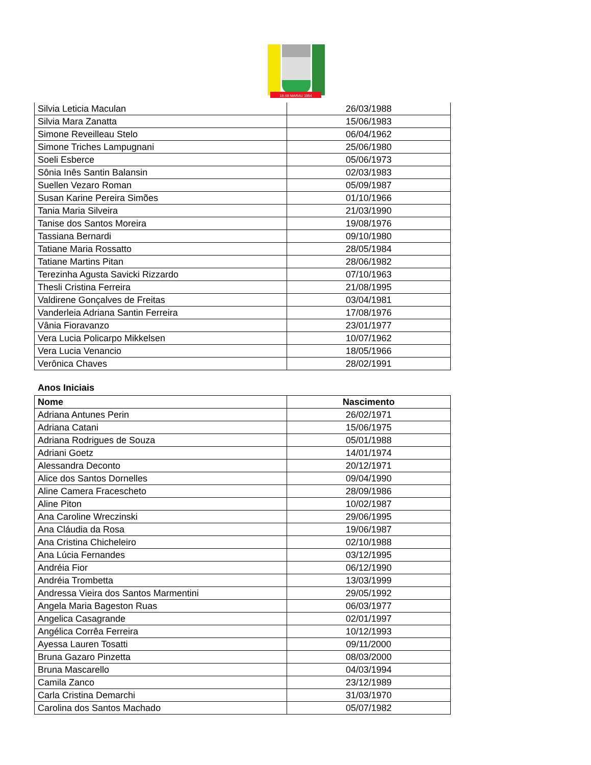18-XII MARAU 1954
| Silvia Leticia Maculan | 26/03/1988 |
| Silvia Mara Zanatta | 15/06/1983 |
| Simone Reveilleau Stelo | 06/04/1962 |
| Simone Triches Lampugnani | 25/06/1980 |
| Soeli Esberce | 05/06/1973 |
| Sônia Inês Santin Balansin | 02/03/1983 |
| Suellen Vezaro Roman | 05/09/1987 |
| Susan Karine Pereira Simões | 01/10/1966 |
| Tania Maria Silveira | 21/03/1990 |
| Tanise dos Santos Moreira | 19/08/1976 |
| Tassiana Bernardi | 09/10/1980 |
| Tatiane Maria Rossatto | 28/05/1984 |
| Tatiane Martins Pitan | 28/06/1982 |
| Terezinha Agusta Savicki Rizzardo | 07/10/1963 |
| Thesli Cristina Ferreira | 21/08/1995 |
| Valdirene Gonçalves de Freitas | 03/04/1981 |
| Vanderleia Adriana Santin Ferreira | 17/08/1976 |
| Vânia Fioravanzo | 23/01/1977 |
| Vera Lucia Policarpo Mikkelsen | 10/07/1962 |
| Vera Lucia Venancio | 18/05/1966 |
| Verônica Chaves | 28/02/1991 |
Anos Iniciais
| Nome | Nascimento |
| --- | --- |
| Adriana Antunes Perin | 26/02/1971 |
| Adriana Catani | 15/06/1975 |
| Adriana Rodrigues de Souza | 05/01/1988 |
| Adriani Goetz | 14/01/1974 |
| Alessandra Deconto | 20/12/1971 |
| Alice dos Santos Dornelles | 09/04/1990 |
| Aline Camera Fracescheto | 28/09/1986 |
| Aline Piton | 10/02/1987 |
| Ana Caroline Wreczinski | 29/06/1995 |
| Ana Cláudia da Rosa | 19/06/1987 |
| Ana Cristina Chicheleiro | 02/10/1988 |
| Ana Lúcia Fernandes | 03/12/1995 |
| Andréia Fior | 06/12/1990 |
| Andréia Trombetta | 13/03/1999 |
| Andressa Vieira dos Santos Marmentini | 29/05/1992 |
| Angela Maria Bageston Ruas | 06/03/1977 |
| Angelica Casagrande | 02/01/1997 |
| Angélica Corrêa Ferreira | 10/12/1993 |
| Ayessa Lauren Tosatti | 09/11/2000 |
| Bruna Gazaro Pinzetta | 08/03/2000 |
| Bruna Mascarello | 04/03/1994 |
| Camila Zanco | 23/12/1989 |
| Carla Cristina Demarchi | 31/03/1970 |
| Carolina dos Santos Machado | 05/07/1982 |